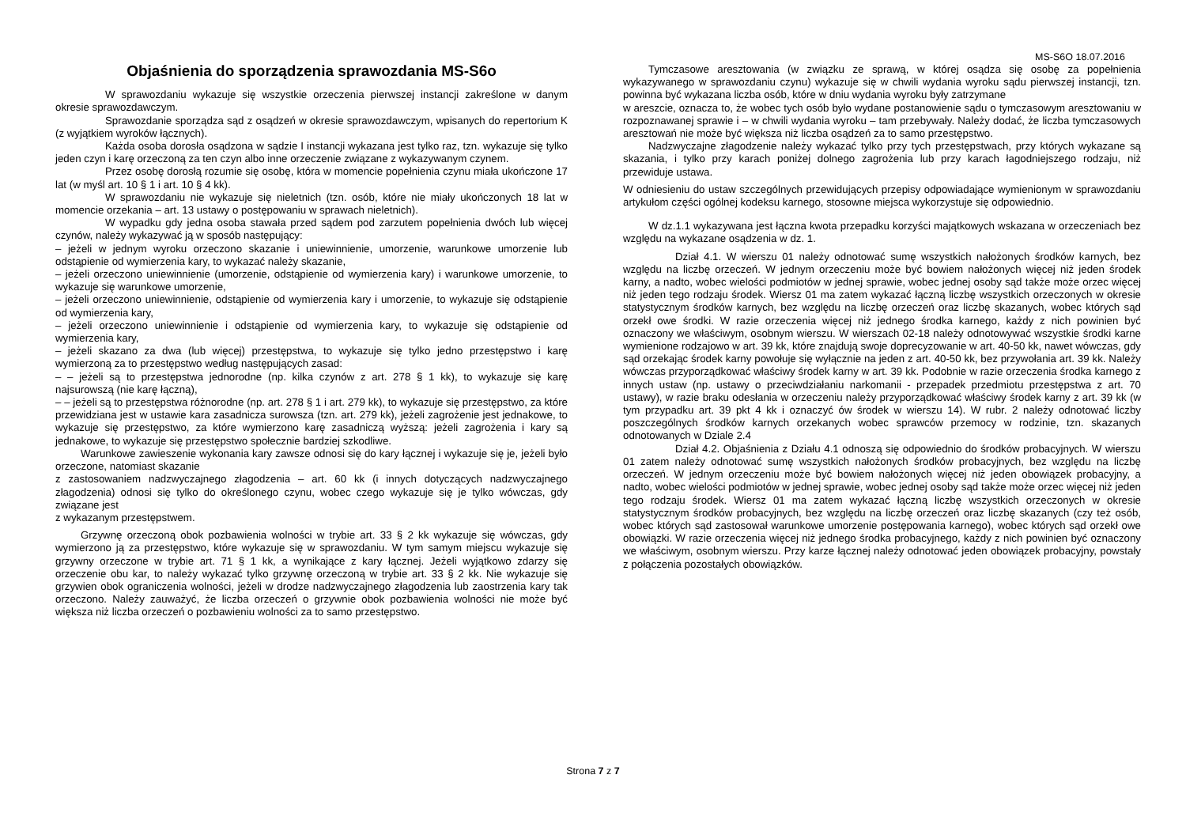MS-S6O 18.07.2016
Objaśnienia do sporządzenia sprawozdania MS-S6o
W sprawozdaniu wykazuje się wszystkie orzeczenia pierwszej instancji zakreślone w danym okresie sprawozdawczym.
Sprawozdanie sporządza sąd z osądzeń w okresie sprawozdawczym, wpisanych do repertorium K (z wyjątkiem wyroków łącznych).
Każda osoba dorosła osądzona w sądzie I instancji wykazana jest tylko raz, tzn. wykazuje się tylko jeden czyn i karę orzeczoną za ten czyn albo inne orzeczenie związane z wykazywanym czynem.
Przez osobę dorosłą rozumie się osobę, która w momencie popełnienia czynu miała ukończone 17 lat (w myśl art. 10 § 1 i art. 10 § 4 kk).
W sprawozdaniu nie wykazuje się nieletnich (tzn. osób, które nie miały ukończonych 18 lat w momencie orzekania – art. 13 ustawy o postępowaniu w sprawach nieletnich).
W wypadku gdy jedna osoba stawała przed sądem pod zarzutem popełnienia dwóch lub więcej czynów, należy wykazywać ją w sposób następujący:
– jeżeli w jednym wyroku orzeczono skazanie i uniewinnienie, umorzenie, warunkowe umorzenie lub odstąpienie od wymierzenia kary, to wykazać należy skazanie,
– jeżeli orzeczono uniewinnienie (umorzenie, odstąpienie od wymierzenia kary) i warunkowe umorzenie, to wykazuje się warunkowe umorzenie,
– jeżeli orzeczono uniewinnienie, odstąpienie od wymierzenia kary i umorzenie, to wykazuje się odstąpienie od wymierzenia kary,
– jeżeli orzeczono uniewinnienie i odstąpienie od wymierzenia kary, to wykazuje się odstąpienie od wymierzenia kary,
– jeżeli skazano za dwa (lub więcej) przestępstwa, to wykazuje się tylko jedno przestępstwo i karę wymierzoną za to przestępstwo według następujących zasad:
– – jeżeli są to przestępstwa jednorodne (np. kilka czynów z art. 278 § 1 kk), to wykazuje się karę najsurowszą (nie karę łączną),
– – jeżeli są to przestępstwa różnorodne (np. art. 278 § 1 i art. 279 kk), to wykazuje się przestępstwo, za które przewidziana jest w ustawie kara zasadnicza surowsza (tzn. art. 279 kk), jeżeli zagrożenie jest jednakowe, to wykazuje się przestępstwo, za które wymierzono karę zasadniczą wyższą: jeżeli zagrożenia i kary są jednakowe, to wykazuje się przestępstwo społecznie bardziej szkodliwe.
Warunkowe zawieszenie wykonania kary zawsze odnosi się do kary łącznej i wykazuje się je, jeżeli było orzeczone, natomiast skazanie
z zastosowaniem nadzwyczajnego złagodzenia – art. 60 kk (i innych dotyczących nadzwyczajnego złagodzenia) odnosi się tylko do określonego czynu, wobec czego wykazuje się je tylko wówczas, gdy związane jest
z wykazanym przestępstwem.
Grzywnę orzeczoną obok pozbawienia wolności w trybie art. 33 § 2 kk wykazuje się wówczas, gdy wymierzono ją za przestępstwo, które wykazuje się w sprawozdaniu. W tym samym miejscu wykazuje się grzywny orzeczone w trybie art. 71 § 1 kk, a wynikające z kary łącznej. Jeżeli wyjątkowo zdarzy się orzeczenie obu kar, to należy wykazać tylko grzywnę orzeczoną w trybie art. 33 § 2 kk. Nie wykazuje się grzywien obok ograniczenia wolności, jeżeli w drodze nadzwyczajnego złagodzenia lub zaostrzenia kary tak orzeczono. Należy zauważyć, że liczba orzeczeń o grzywnie obok pozbawienia wolności nie może być większa niż liczba orzeczeń o pozbawieniu wolności za to samo przestępstwo.
Tymczasowe aresztowania (w związku ze sprawą, w której osądza się osobę za popełnienia wykazywanego w sprawozdaniu czynu) wykazuje się w chwili wydania wyroku sądu pierwszej instancji, tzn. powinna być wykazana liczba osób, które w dniu wydania wyroku były zatrzymane
w areszcie, oznacza to, że wobec tych osób było wydane postanowienie sądu o tymczasowym aresztowaniu w rozpoznawanej sprawie i – w chwili wydania wyroku – tam przebywały. Należy dodać, że liczba tymczasowych aresztowań nie może być większa niż liczba osądzeń za to samo przestępstwo.
Nadzwyczajne złagodzenie należy wykazać tylko przy tych przestępstwach, przy których wykazane są skazania, i tylko przy karach poniżej dolnego zagrożenia lub przy karach łagodniejszego rodzaju, niż przewiduje ustawa.
W odniesieniu do ustaw szczególnych przewidujących przepisy odpowiadające wymienionym w sprawozdaniu artykułom części ogólnej kodeksu karnego, stosowne miejsca wykorzystuje się odpowiednio.
W dz.1.1 wykazywana jest łączna kwota przepadku korzyści majątkowych wskazana w orzeczeniach bez względu na wykazane osądzenia w dz. 1.
Dział 4.1. W wierszu 01 należy odnotować sumę wszystkich nałożonych środków karnych, bez względu na liczbę orzeczeń. W jednym orzeczeniu może być bowiem nałożonych więcej niż jeden środek karny, a nadto, wobec wielości podmiotów w jednej sprawie, wobec jednej osoby sąd także może orzec więcej niż jeden tego rodzaju środek. Wiersz 01 ma zatem wykazać łączną liczbę wszystkich orzeczonych w okresie statystycznym środków karnych, bez względu na liczbę orzeczeń oraz liczbę skazanych, wobec których sąd orzekł owe środki. W razie orzeczenia więcej niż jednego środka karnego, każdy z nich powinien być oznaczony we właściwym, osobnym wierszu. W wierszach 02-18 należy odnotowywać wszystkie środki karne wymienione rodzajowo w art. 39 kk, które znajdują swoje doprecyzowanie w art. 40-50 kk, nawet wówczas, gdy sąd orzekając środek karny powołuje się wyłącznie na jeden z art. 40-50 kk, bez przywołania art. 39 kk. Należy wówczas przyporządkować właściwy środek karny w art. 39 kk. Podobnie w razie orzeczenia środka karnego z innych ustaw (np. ustawy o przeciwdziałaniu narkomanii - przepadek przedmiotu przestępstwa z art. 70 ustawy), w razie braku odesłania w orzeczeniu należy przyporządkować właściwy środek karny z art. 39 kk (w tym przypadku art. 39 pkt 4 kk i oznaczyć ów środek w wierszu 14). W rubr. 2 należy odnotować liczby poszczególnych środków karnych orzekanych wobec sprawców przemocy w rodzinie, tzn. skazanych odnotowanych w Dziale 2.4
Dział 4.2. Objaśnienia z Działu 4.1 odnoszą się odpowiednio do środków probacyjnych. W wierszu 01 zatem należy odnotować sumę wszystkich nałożonych środków probacyjnych, bez względu na liczbę orzeczeń. W jednym orzeczeniu może być bowiem nałożonych więcej niż jeden obowiązek probacyjny, a nadto, wobec wielości podmiotów w jednej sprawie, wobec jednej osoby sąd także może orzec więcej niż jeden tego rodzaju środek. Wiersz 01 ma zatem wykazać łączną liczbę wszystkich orzeczonych w okresie statystycznym środków probacyjnych, bez względu na liczbę orzeczeń oraz liczbę skazanych (czy też osób, wobec których sąd zastosował warunkowe umorzenie postępowania karnego), wobec których sąd orzekł owe obowiązki. W razie orzeczenia więcej niż jednego środka probacyjnego, każdy z nich powinien być oznaczony we właściwym, osobnym wierszu. Przy karze łącznej należy odnotować jeden obowiązek probacyjny, powstały z połączenia pozostałych obowiązków.
Strona 7 z 7